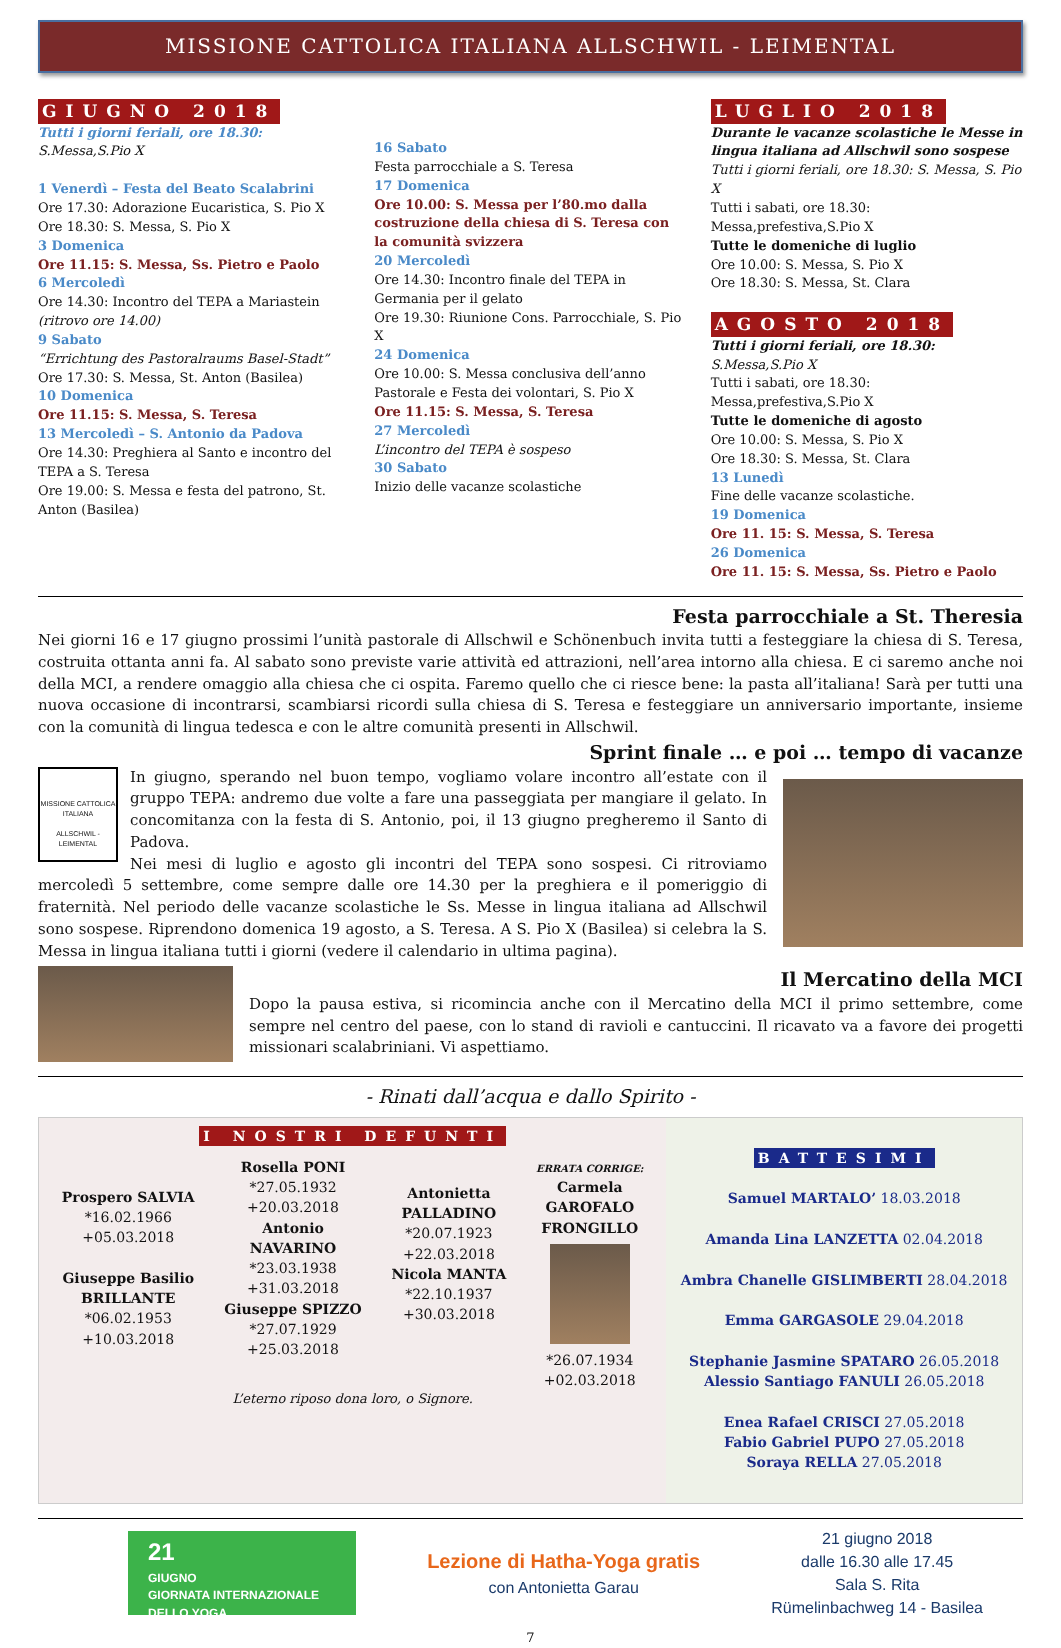MISSIONE CATTOLICA ITALIANA ALLSCHWIL - LEIMENTAL
GIUGNO 2018
Tutti i giorni feriali, ore 18.30: S.Messa,S.Pio X
1 Venerdì – Festa del Beato Scalabrini
Ore 17.30: Adorazione Eucaristica, S. Pio X
Ore 18.30: S. Messa, S. Pio X
3 Domenica
Ore 11.15: S. Messa, Ss. Pietro e Paolo
6 Mercoledì
Ore 14.30: Incontro del TEPA a Mariastein (ritrovo ore 14.00)
9 Sabato
“Errichtung des Pastoralraums Basel-Stadt”
Ore 17.30: S. Messa, St. Anton (Basilea)
10 Domenica
Ore 11.15: S. Messa, S. Teresa
13 Mercoledì – S. Antonio da Padova
Ore 14.30: Preghiera al Santo e incontro del TEPA a S. Teresa
Ore 19.00: S. Messa e festa del patrono, St. Anton (Basilea)
16 Sabato
Festa parrocchiale a S. Teresa
17 Domenica
Ore 10.00: S. Messa per l’80.mo dalla costruzione della chiesa di S. Teresa con la comunità svizzera
20 Mercoledì
Ore 14.30: Incontro finale del TEPA in Germania per il gelato
Ore 19.30: Riunione Cons. Parrocchiale, S. Pio X
24 Domenica
Ore 10.00: S. Messa conclusiva dell’anno Pastorale e Festa dei volontari, S. Pio X
Ore 11.15: S. Messa, S. Teresa
27 Mercoledì
L’incontro del TEPA è sospeso
30 Sabato
Inizio delle vacanze scolastiche
LUGLIO 2018
Durante le vacanze scolastiche le Messe in lingua italiana ad Allschwil sono sospese
Tutti i giorni feriali, ore 18.30: S. Messa, S. Pio X
Tutti i sabati, ore 18.30: Messa,prefestiva,S.Pio X
Tutte le domeniche di luglio
Ore 10.00: S. Messa, S. Pio X
Ore 18.30: S. Messa, St. Clara
AGOSTO 2018
Tutti i giorni feriali, ore 18.30: S.Messa,S.Pio X
Tutti i sabati, ore 18.30: Messa,prefestiva,S.Pio X
Tutte le domeniche di agosto
Ore 10.00: S. Messa, S. Pio X
Ore 18.30: S. Messa, St. Clara
13 Lunedì
Fine delle vacanze scolastiche.
19 Domenica
Ore 11. 15: S. Messa, S. Teresa
26 Domenica
Ore 11. 15: S. Messa, Ss. Pietro e Paolo
Festa parrocchiale a St. Theresia
Nei giorni 16 e 17 giugno prossimi l’unità pastorale di Allschwil e Schönenbuch invita tutti a festeggiare la chiesa di S. Teresa, costruita ottanta anni fa. Al sabato sono previste varie attività ed attrazioni, nell’area intorno alla chiesa. E ci saremo anche noi della MCI, a rendere omaggio alla chiesa che ci ospita. Faremo quello che ci riesce bene: la pasta all’italiana! Sarà per tutti una nuova occasione di incontrarsi, scambiarsi ricordi sulla chiesa di S. Teresa e festeggiare un anniversario importante, insieme con la comunità di lingua tedesca e con le altre comunità presenti in Allschwil.
Sprint finale … e poi … tempo di vacanze
MISSIONE CATTOLICA ITALIANA
ALLSCHWIL - LEIMENTAL
In giugno, sperando nel buon tempo, vogliamo volare incontro all’estate con il gruppo TEPA: andremo due volte a fare una passeggiata per mangiare il gelato. In concomitanza con la festa di S. Antonio, poi, il 13 giugno pregheremo il Santo di Padova.
Nei mesi di luglio e agosto gli incontri del TEPA sono sospesi. Ci ritroviamo mercoledì 5 settembre, come sempre dalle ore 14.30 per la preghiera e il pomeriggio di fraternità. Nel periodo delle vacanze scolastiche le Ss. Messe in lingua italiana ad Allschwil sono sospese. Riprendono domenica 19 agosto, a S. Teresa. A S. Pio X (Basilea) si celebra la S. Messa in lingua italiana tutti i giorni (vedere il calendario in ultima pagina).
Il Mercatino della MCI
Dopo la pausa estiva, si ricomincia anche con il Mercatino della MCI il primo settembre, come sempre nel centro del paese, con lo stand di ravioli e cantuccini. Il ricavato va a favore dei progetti missionari scalabriniani. Vi aspettiamo.
- Rinati dall’acqua e dallo Spirito -
I NOSTRI DEFUNTI
Prospero SALVIA
*16.02.1966
+05.03.2018
Giuseppe Basilio
BRILLANTE
*06.02.1953
+10.03.2018
Rosella PONI
*27.05.1932
+20.03.2018
Antonio
NAVARINO
*23.03.1938
+31.03.2018
Giuseppe SPIZZO
*27.07.1929
+25.03.2018
Antonietta
PALLADINO
*20.07.1923
+22.03.2018
Nicola MANTA
*22.10.1937
+30.03.2018
ERRATA CORRIGE:
Carmela
GAROFALO
FRONGILLO
*26.07.1934
+02.03.2018
L’eterno riposo dona loro, o Signore.
BATTESIMI
Samuel MARTALO’ 18.03.2018
Amanda Lina LANZETTA 02.04.2018
Ambra Chanelle GISLIMBERTI 28.04.2018
Emma GARGASOLE 29.04.2018
Stephanie Jasmine SPATARO 26.05.2018
Alessio Santiago FANULI 26.05.2018
Enea Rafael CRISCI 27.05.2018
Fabio Gabriel PUPO 27.05.2018
Soraya RELLA 27.05.2018
21
GIUGNO
GIORNATA INTERNAZIONALE DELLO YOGA
Lezione di Hatha-Yoga gratis
con Antonietta Garau
21 giugno 2018
dalle 16.30 alle 17.45
Sala S. Rita
Rümelinbachweg 14 - Basilea
7